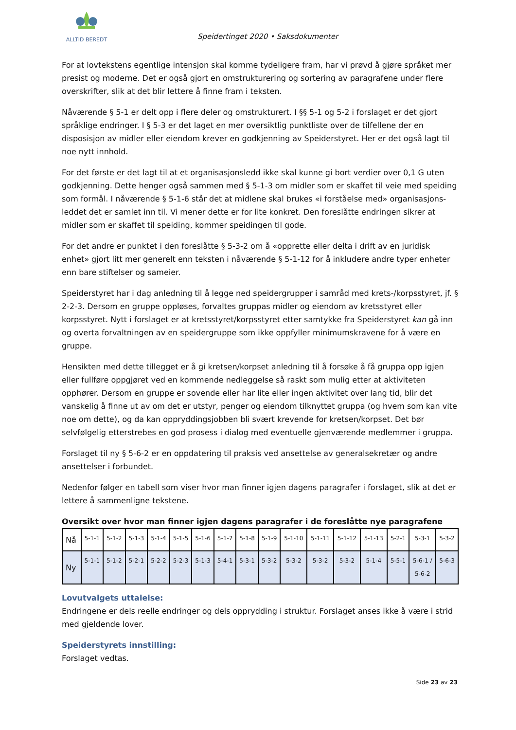ALLTID BEREDT
Speidertinget 2020 • Saksdokumenter
For at lovtekstens egentlige intensjon skal komme tydeligere fram, har vi prøvd å gjøre språket mer presist og moderne. Det er også gjort en omstrukturering og sortering av paragrafene under flere overskrifter, slik at det blir lettere å finne fram i teksten.
Nåværende § 5-1 er delt opp i flere deler og omstrukturert. I §§ 5-1 og 5-2 i forslaget er det gjort språklige endringer. I § 5-3 er det laget en mer oversiktlig punktliste over de tilfellene der en disposisjon av midler eller eiendom krever en godkjenning av Speiderstyret. Her er det også lagt til noe nytt innhold.
For det første er det lagt til at et organisasjonsledd ikke skal kunne gi bort verdier over 0,1 G uten godkjenning. Dette henger også sammen med § 5-1-3 om midler som er skaffet til veie med speiding som formål. I nåværende § 5-1-6 står det at midlene skal brukes «i forståelse med» organisasjons-leddet det er samlet inn til. Vi mener dette er for lite konkret. Den foreslåtte endringen sikrer at midler som er skaffet til speiding, kommer speidingen til gode.
For det andre er punktet i den foreslåtte § 5-3-2 om å «opprette eller delta i drift av en juridisk enhet» gjort litt mer generelt enn teksten i nåværende § 5-1-12 for å inkludere andre typer enheter enn bare stiftelser og sameier.
Speiderstyret har i dag anledning til å legge ned speidergrupper i samråd med krets-/korpsstyret, jf. § 2-2-3. Dersom en gruppe oppløses, forvaltes gruppas midler og eiendom av kretsstyret eller korpsstyret. Nytt i forslaget er at kretsstyret/korpsstyret etter samtykke fra Speiderstyret kan gå inn og overta forvaltningen av en speidergruppe som ikke oppfyller minimumskravene for å være en gruppe.
Hensikten med dette tillegget er å gi kretsen/korpset anledning til å forsøke å få gruppa opp igjen eller fullføre oppgjøret ved en kommende nedleggelse så raskt som mulig etter at aktiviteten opphører. Dersom en gruppe er sovende eller har lite eller ingen aktivitet over lang tid, blir det vanskelig å finne ut av om det er utstyr, penger og eiendom tilknyttet gruppa (og hvem som kan vite noe om dette), og da kan oppryddingsjobben bli svært krevende for kretsen/korpset. Det bør selvfølgelig etterstrebes en god prosess i dialog med eventuelle gjenværende medlemmer i gruppa.
Forslaget til ny § 5-6-2 er en oppdatering til praksis ved ansettelse av generalsekretær og andre ansettelser i forbundet.
Nedenfor følger en tabell som viser hvor man finner igjen dagens paragrafer i forslaget, slik at det er lettere å sammenligne tekstene.
Oversikt over hvor man finner igjen dagens paragrafer i de foreslåtte nye paragrafene
| Nå | 5-1-1 | 5-1-2 | 5-1-3 | 5-1-4 | 5-1-5 | 5-1-6 | 5-1-7 | 5-1-8 | 5-1-9 | 5-1-10 | 5-1-11 | 5-1-12 | 5-1-13 | 5-2-1 | 5-3-1 | 5-3-2 |
| Ny | 5-1-1 | 5-1-2 | 5-2-1 | 5-2-2 | 5-2-3 | 5-1-3 | 5-4-1 | 5-3-1 | 5-3-2 | 5-3-2 | 5-3-2 | 5-3-2 | 5-1-4 | 5-5-1 | 5-6-1 / 5-6-2 | 5-6-3 |
Lovutvalgets uttalelse:
Endringene er dels reelle endringer og dels opprydding i struktur. Forslaget anses ikke å være i strid med gjeldende lover.
Speiderstyrets innstilling:
Forslaget vedtas.
Side 23 av 23